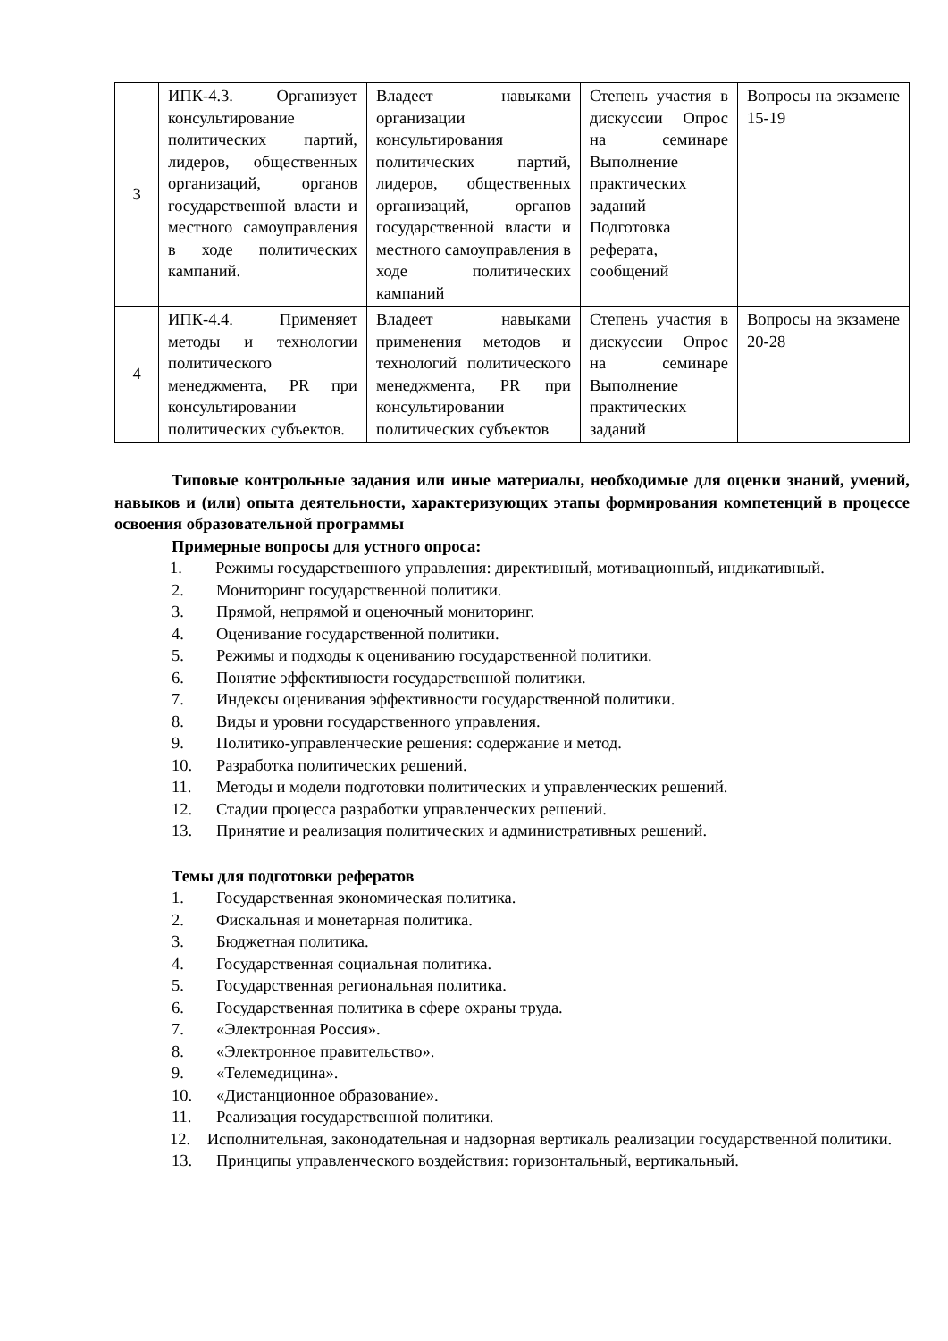| 3 | ИПК-4.3. Организует консультирование политических партий, лидеров, общественных организаций, органов государственной власти и местного самоуправления в ходе политических кампаний. | Владеет навыками организации консультирования политических партий, лидеров, общественных организаций, органов государственной власти и местного самоуправления в ходе политических кампаний | Степень участия в дискуссии Опрос на семинаре Выполнение практических заданий Подготовка реферата, сообщений | Вопросы на экзамене 15-19 |
| 4 | ИПК-4.4. Применяет методы и технологии политического менеджмента, PR при консультировании политических субъектов. | Владеет навыками применения методов и технологий политического менеджмента, PR при консультировании политических субъектов | Степень участия в дискуссии Опрос на семинаре Выполнение практических заданий | Вопросы на экзамене 20-28 |
Типовые контрольные задания или иные материалы, необходимые для оценки знаний, умений, навыков и (или) опыта деятельности, характеризующих этапы формирования компетенций в процессе освоения образовательной программы
Примерные вопросы для устного опроса:
1. Режимы государственного управления: директивный, мотивационный, индикативный.
2. Мониторинг государственной политики.
3. Прямой, непрямой и оценочный мониторинг.
4. Оценивание государственной политики.
5. Режимы и подходы к оцениванию государственной политики.
6. Понятие эффективности государственной политики.
7. Индексы оценивания эффективности государственной политики.
8. Виды и уровни государственного управления.
9. Политико-управленческие решения: содержание и метод.
10. Разработка политических решений.
11. Методы и модели подготовки политических и управленческих решений.
12. Стадии процесса разработки управленческих решений.
13. Принятие и реализация политических и административных решений.
Темы для подготовки рефератов
1. Государственная экономическая политика.
2. Фискальная и монетарная политика.
3. Бюджетная политика.
4. Государственная социальная политика.
5. Государственная региональная политика.
6. Государственная политика в сфере охраны труда.
7. «Электронная Россия».
8. «Электронное правительство».
9. «Телемедицина».
10. «Дистанционное образование».
11. Реализация государственной политики.
12. Исполнительная, законодательная и надзорная вертикаль реализации государственной политики.
13. Принципы управленческого воздействия: горизонтальный, вертикальный.